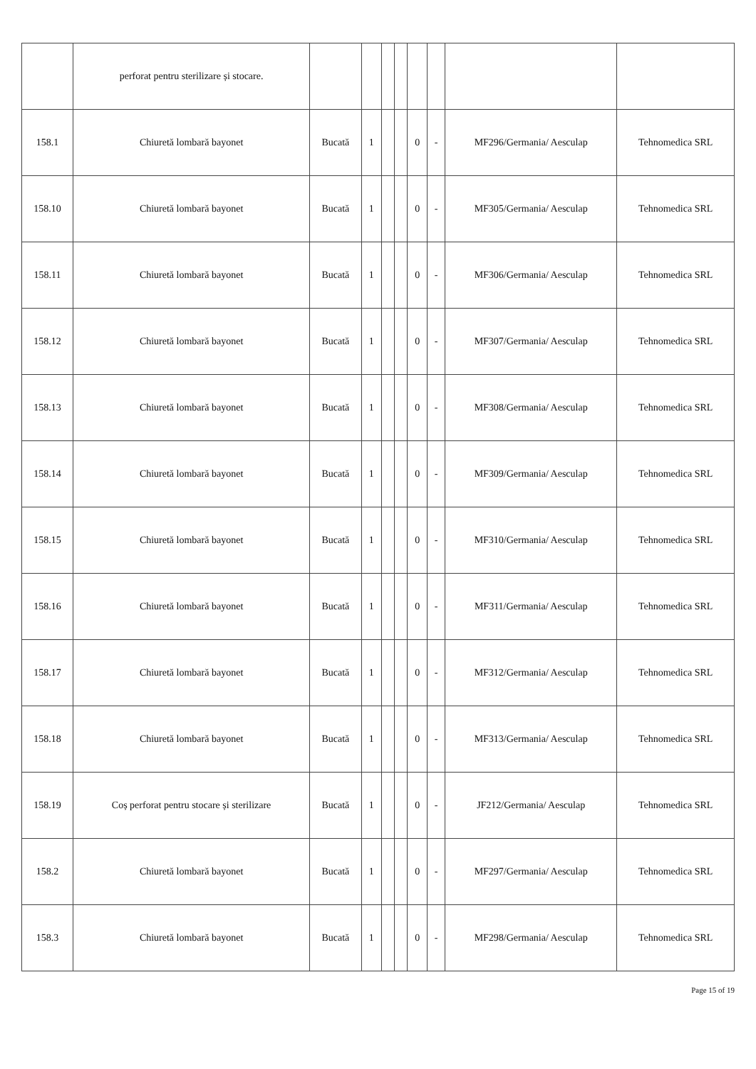| | perforat pentru sterilizare și stocare. | | | | | | | | |
| 158.1 | Chiuretă lombară bayonet | Bucată | 1 | | | 0 | - | MF296/Germania/ Aesculap | Tehnomedica SRL |
| 158.10 | Chiuretă lombară bayonet | Bucată | 1 | | | 0 | - | MF305/Germania/ Aesculap | Tehnomedica SRL |
| 158.11 | Chiuretă lombară bayonet | Bucată | 1 | | | 0 | - | MF306/Germania/ Aesculap | Tehnomedica SRL |
| 158.12 | Chiuretă lombară bayonet | Bucată | 1 | | | 0 | - | MF307/Germania/ Aesculap | Tehnomedica SRL |
| 158.13 | Chiuretă lombară bayonet | Bucată | 1 | | | 0 | - | MF308/Germania/ Aesculap | Tehnomedica SRL |
| 158.14 | Chiuretă lombară bayonet | Bucată | 1 | | | 0 | - | MF309/Germania/ Aesculap | Tehnomedica SRL |
| 158.15 | Chiuretă lombară bayonet | Bucată | 1 | | | 0 | - | MF310/Germania/ Aesculap | Tehnomedica SRL |
| 158.16 | Chiuretă lombară bayonet | Bucată | 1 | | | 0 | - | MF311/Germania/ Aesculap | Tehnomedica SRL |
| 158.17 | Chiuretă lombară bayonet | Bucată | 1 | | | 0 | - | MF312/Germania/ Aesculap | Tehnomedica SRL |
| 158.18 | Chiuretă lombară bayonet | Bucată | 1 | | | 0 | - | MF313/Germania/ Aesculap | Tehnomedica SRL |
| 158.19 | Coș perforat pentru stocare și sterilizare | Bucată | 1 | | | 0 | - | JF212/Germania/ Aesculap | Tehnomedica SRL |
| 158.2 | Chiuretă lombară bayonet | Bucată | 1 | | | 0 | - | MF297/Germania/ Aesculap | Tehnomedica SRL |
| 158.3 | Chiuretă lombară bayonet | Bucată | 1 | | | 0 | - | MF298/Germania/ Aesculap | Tehnomedica SRL |
Page 15 of 19